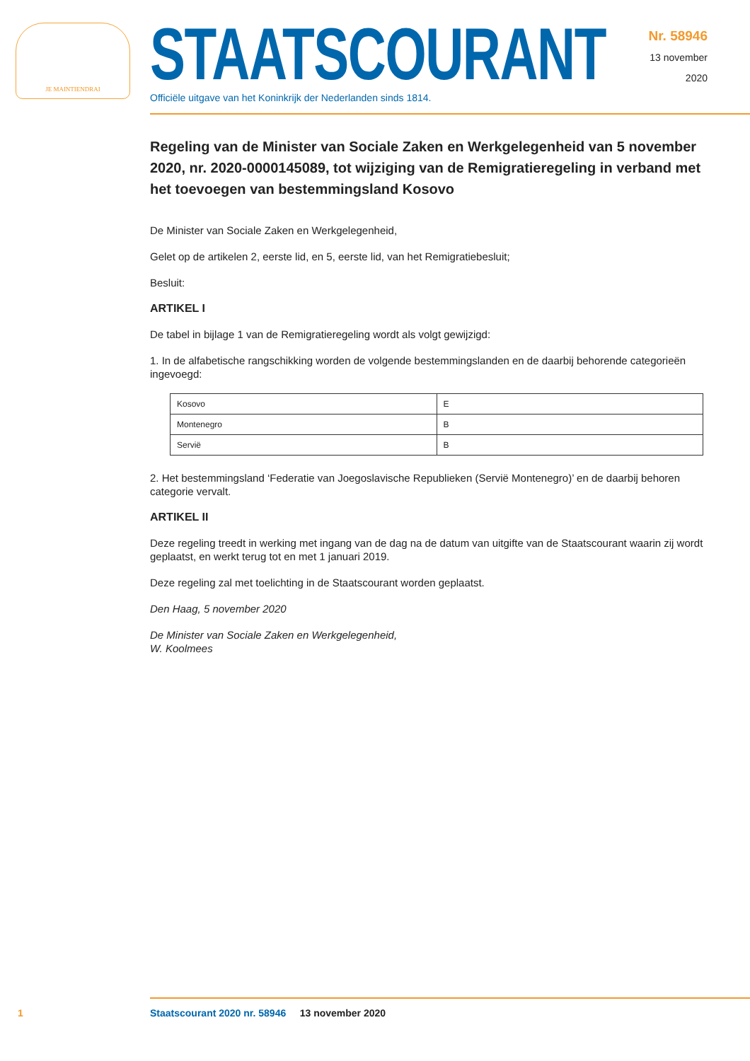JE MAINTIENDRAI
STAATSCOURANT
Officiële uitgave van het Koninkrijk der Nederlanden sinds 1814.
Nr. 58946
13 november
2020
Regeling van de Minister van Sociale Zaken en Werkgelegenheid van 5 november 2020, nr. 2020-0000145089, tot wijziging van de Remigratieregeling in verband met het toevoegen van bestemmingsland Kosovo
De Minister van Sociale Zaken en Werkgelegenheid,
Gelet op de artikelen 2, eerste lid, en 5, eerste lid, van het Remigratiebesluit;
Besluit:
ARTIKEL I
De tabel in bijlage 1 van de Remigratieregeling wordt als volgt gewijzigd:
1. In de alfabetische rangschikking worden de volgende bestemmingslanden en de daarbij behorende categorieën ingevoegd:
| Kosovo | E |
| Montenegro | B |
| Servië | B |
2. Het bestemmingsland ‘Federatie van Joegoslavische Republieken (Servië Montenegro)’ en de daarbij behoren categorie vervalt.
ARTIKEL II
Deze regeling treedt in werking met ingang van de dag na de datum van uitgifte van de Staatscourant waarin zij wordt geplaatst, en werkt terug tot en met 1 januari 2019.
Deze regeling zal met toelichting in de Staatscourant worden geplaatst.
Den Haag, 5 november 2020
De Minister van Sociale Zaken en Werkgelegenheid,
W. Koolmees
1
Staatscourant 2020 nr. 58946 13 november 2020